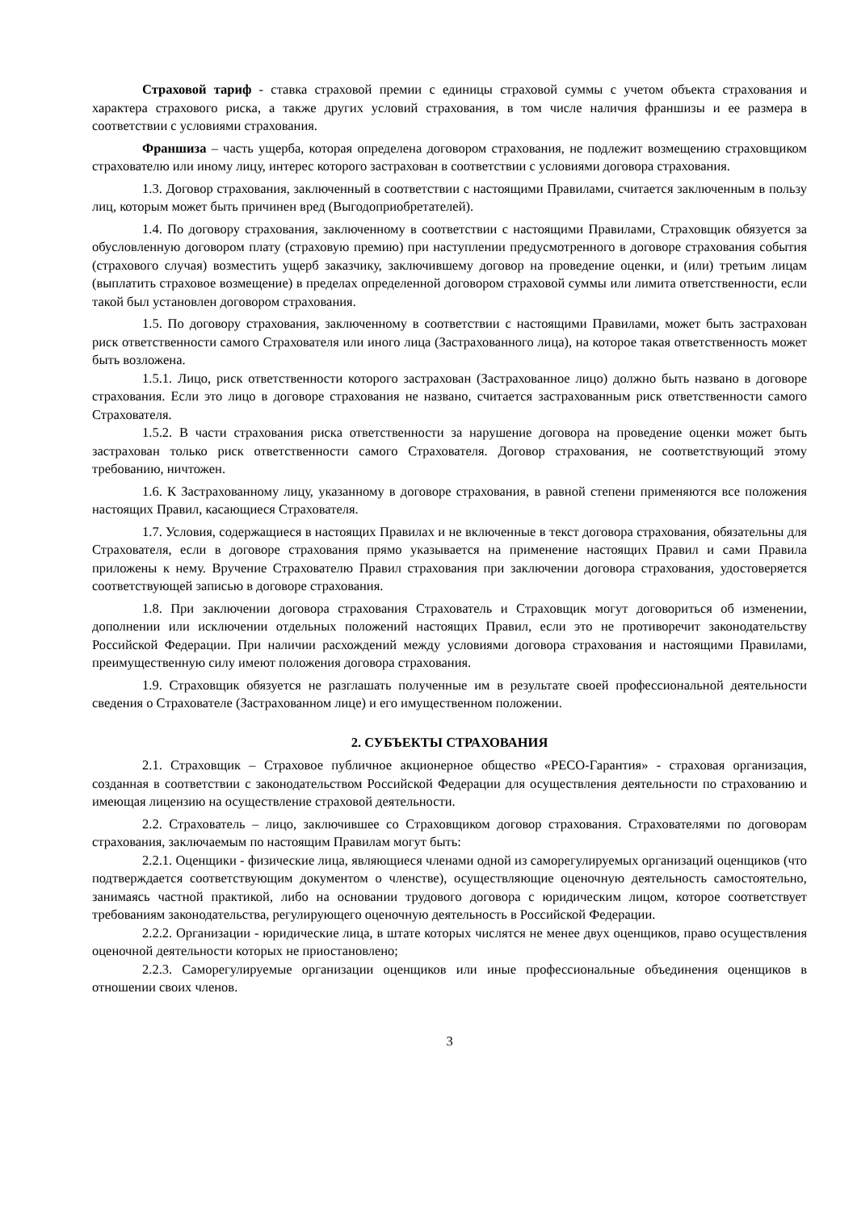Страховой тариф - ставка страховой премии с единицы страховой суммы с учетом объекта страхования и характера страхового риска, а также других условий страхования, в том числе наличия франшизы и ее размера в соответствии с условиями страхования.
Франшиза – часть ущерба, которая определена договором страхования, не подлежит возмещению страховщиком страхователю или иному лицу, интерес которого застрахован в соответствии с условиями договора страхования.
1.3. Договор страхования, заключенный в соответствии с настоящими Правилами, считается заключенным в пользу лиц, которым может быть причинен вред (Выгодоприобретателей).
1.4. По договору страхования, заключенному в соответствии с настоящими Правилами, Страховщик обязуется за обусловленную договором плату (страховую премию) при наступлении предусмотренного в договоре страхования события (страхового случая) возместить ущерб заказчику, заключившему договор на проведение оценки, и (или) третьим лицам (выплатить страховое возмещение) в пределах определенной договором страховой суммы или лимита ответственности, если такой был установлен договором страхования.
1.5. По договору страхования, заключенному в соответствии с настоящими Правилами, может быть застрахован риск ответственности самого Страхователя или иного лица (Застрахованного лица), на которое такая ответственность может быть возложена.
1.5.1. Лицо, риск ответственности которого застрахован (Застрахованное лицо) должно быть названо в договоре страхования. Если это лицо в договоре страхования не названо, считается застрахованным риск ответственности самого Страхователя.
1.5.2. В части страхования риска ответственности за нарушение договора на проведение оценки может быть застрахован только риск ответственности самого Страхователя. Договор страхования, не соответствующий этому требованию, ничтожен.
1.6. К Застрахованному лицу, указанному в договоре страхования, в равной степени применяются все положения настоящих Правил, касающиеся Страхователя.
1.7. Условия, содержащиеся в настоящих Правилах и не включенные в текст договора страхования, обязательны для Страхователя, если в договоре страхования прямо указывается на применение настоящих Правил и сами Правила приложены к нему. Вручение Страхователю Правил страхования при заключении договора страхования, удостоверяется соответствующей записью в договоре страхования.
1.8. При заключении договора страхования Страхователь и Страховщик могут договориться об изменении, дополнении или исключении отдельных положений настоящих Правил, если это не противоречит законодательству Российской Федерации. При наличии расхождений между условиями договора страхования и настоящими Правилами, преимущественную силу имеют положения договора страхования.
1.9. Страховщик обязуется не разглашать полученные им в результате своей профессиональной деятельности сведения о Страхователе (Застрахованном лице) и его имущественном положении.
2. СУБЪЕКТЫ СТРАХОВАНИЯ
2.1. Страховщик – Страховое публичное акционерное общество «РЕСО-Гарантия» - страховая организация, созданная в соответствии с законодательством Российской Федерации для осуществления деятельности по страхованию и имеющая лицензию на осуществление страховой деятельности.
2.2. Страхователь – лицо, заключившее со Страховщиком договор страхования. Страхователями по договорам страхования, заключаемым по настоящим Правилам могут быть:
2.2.1. Оценщики - физические лица, являющиеся членами одной из саморегулируемых организаций оценщиков (что подтверждается соответствующим документом о членстве), осуществляющие оценочную деятельность самостоятельно, занимаясь частной практикой, либо на основании трудового договора с юридическим лицом, которое соответствует требованиям законодательства, регулирующего оценочную деятельность в Российской Федерации.
2.2.2. Организации - юридические лица, в штате которых числятся не менее двух оценщиков, право осуществления оценочной деятельности которых не приостановлено;
2.2.3. Саморегулируемые организации оценщиков или иные профессиональные объединения оценщиков в отношении своих членов.
3